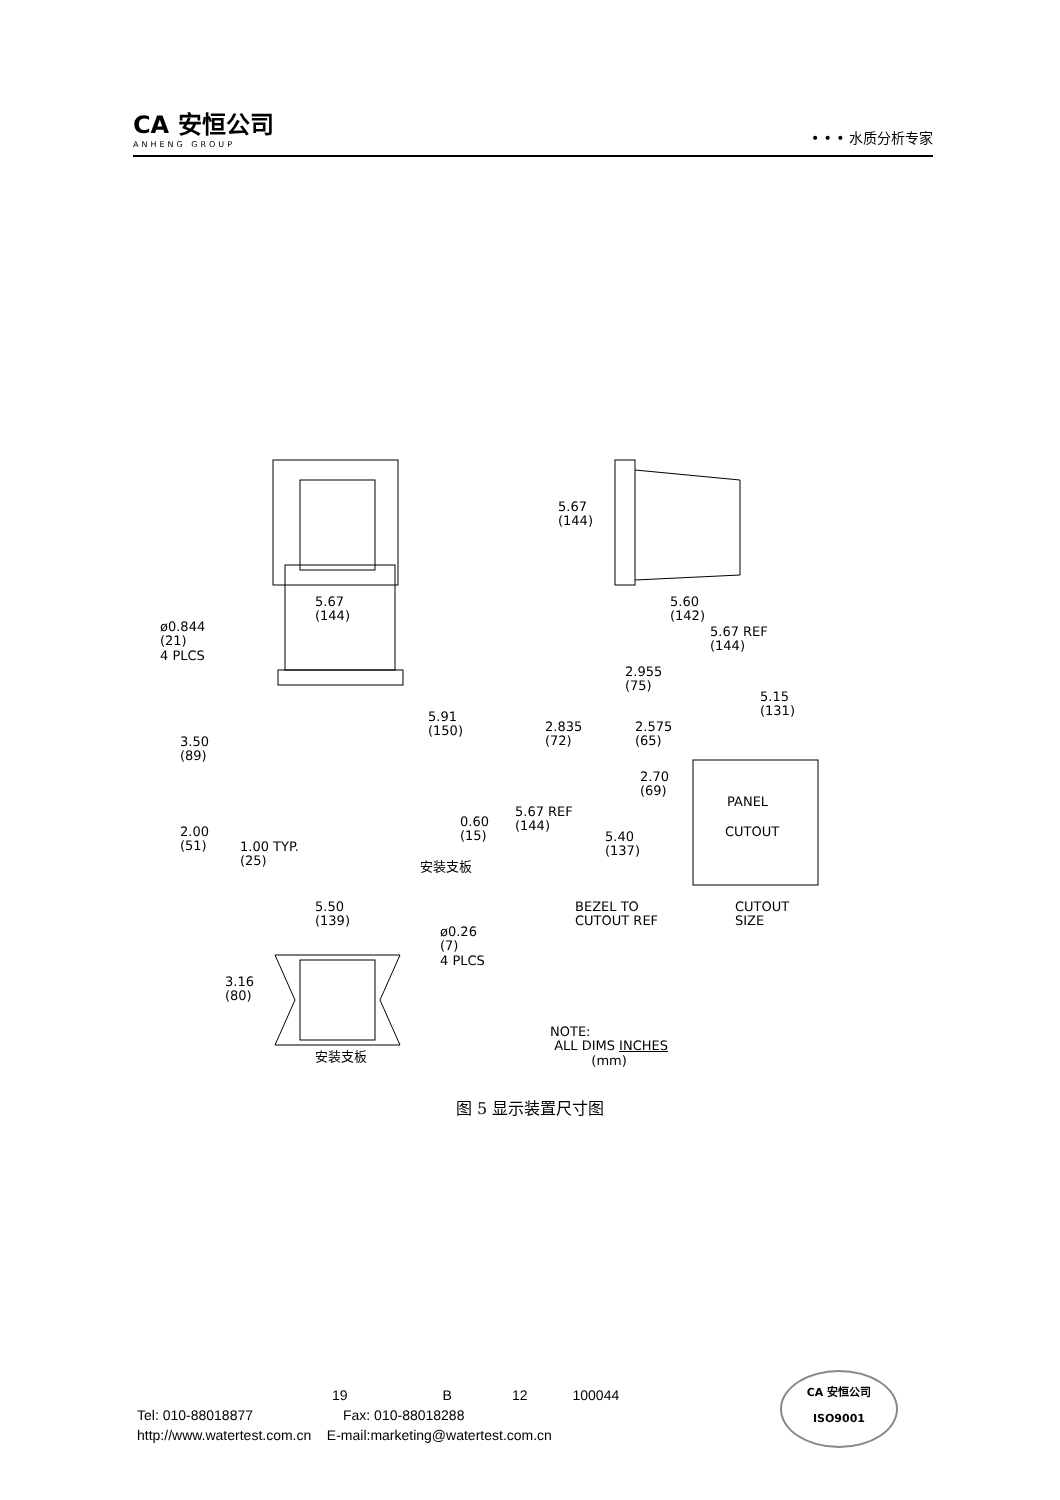CA 安恒公司
ANHENG GROUP
• • • 水质分析专家
5.67
(144)
5.67
(144)
5.60
(142)
ø0.844
(21)
4 PLCS
5.91
(150)
3.50
(89)
2.00
(51)
1.00 TYP.
(25)
0.60
(15)
安装支板
5.67 REF
(144)
2.955
(75)
5.15
(131)
2.835
(72)
2.575
(65)
2.70
(69)
5.67 REF
(144)
5.40
(137)
PANEL
CUTOUT
BEZEL TO
CUTOUT REF
CUTOUT
SIZE
5.50
(139)
ø0.26
(7)
4 PLCS
3.16
(80)
安装支板
NOTE:
ALL DIMS INCHES
(mm)
图 5 显示装置尺寸图
19 B 12 100044
Tel: 010-88018877 Fax: 010-88018288
http://www.watertest.com.cn E-mail:marketing@watertest.com.cn
CA 安恒公司
ISO9001